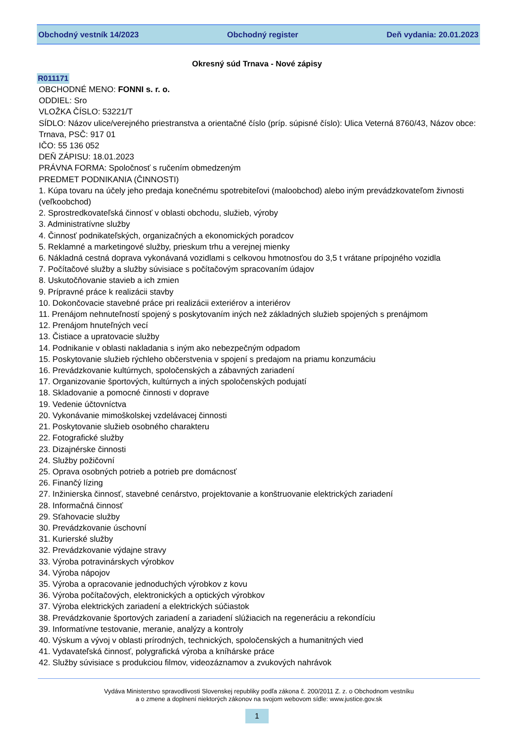Obchodný vestník 14/2023 Obchodný register Deň vydania: 20.01.2023
Okresný súd Trnava - Nové zápisy
R011171
OBCHODNÉ MENO: FONNI s. r. o.
ODDIEL: Sro
VLOŽKA ČÍSLO: 53221/T
SÍDLO: Názov ulice/verejného priestranstva a orientačné číslo (príp. súpisné číslo): Ulica Veterná 8760/43, Názov obce: Trnava, PSČ: 917 01
IČO: 55 136 052
DEŇ ZÁPISU: 18.01.2023
PRÁVNA FORMA: Spoločnosť s ručením obmedzeným
PREDMET PODNIKANIA (ČINNOSTI)
1. Kúpa tovaru na účely jeho predaja konečnému spotrebiteľovi (maloobchod) alebo iným prevádzkovateľom živnosti (veľkoobchod)
2. Sprostredkovateľská činnosť v oblasti obchodu, služieb, výroby
3. Administratívne služby
4. Činnosť podnikateľských, organizačných a ekonomických poradcov
5. Reklamné a marketingové služby, prieskum trhu a verejnej mienky
6. Nákladná cestná doprava vykonávaná vozidlami s celkovou hmotnosťou do 3,5 t vrátane prípojného vozidla
7. Počítačové služby a služby súvisiace s počítačovým spracovaním údajov
8. Uskutočňovanie stavieb a ich zmien
9. Prípravné práce k realizácii stavby
10. Dokončovacie stavebné práce pri realizácii exteriérov a interiérov
11. Prenájom nehnuteľností spojený s poskytovaním iných než základných služieb spojených s prenájmom
12. Prenájom hnuteľných vecí
13. Čistiace a upratovacie služby
14. Podnikanie v oblasti nakladania s iným ako nebezpečným odpadom
15. Poskytovanie služieb rýchleho občerstvenia v spojení s predajom na priamu konzumáciu
16. Prevádzkovanie kultúrnych, spoločenských a zábavných zariadení
17. Organizovanie športových, kultúrnych a iných spoločenských podujatí
18. Skladovanie a pomocné činnosti v doprave
19. Vedenie účtovníctva
20. Vykonávanie mimoškolskej vzdelávacej činnosti
21. Poskytovanie služieb osobného charakteru
22. Fotografické služby
23. Dizajnérske činnosti
24. Služby požičovní
25. Oprava osobných potrieb a potrieb pre domácnosť
26. Finančý lízing
27. Inžinierska činnosť, stavebné cenárstvo, projektovanie a konštruovanie elektrických zariadení
28. Informačná činnosť
29. Sťahovacie služby
30. Prevádzkovanie úschovní
31. Kurierské služby
32. Prevádzkovanie výdajne stravy
33. Výroba potravinárskych výrobkov
34. Výroba nápojov
35. Výroba a opracovanie jednoduchých výrobkov z kovu
36. Výroba počítačových, elektronických a optických výrobkov
37. Výroba elektrických zariadení a elektrických súčiastok
38. Prevádzkovanie športových zariadení a zariadení slúžiacich na regeneráciu a rekondíciu
39. Informatívne testovanie, meranie, analýzy a kontroly
40. Výskum a vývoj v oblasti prírodných, technických, spoločenských a humanitných vied
41. Vydavateľská činnosť, polygrafická výroba a kníhárske práce
42. Služby súvisiace s produkciou filmov, videozáznamov a zvukových nahrávok
Vydáva Ministerstvo spravodlivosti Slovenskej republiky podľa zákona č. 200/2011 Z. z. o Obchodnom vestníku
a o zmene a doplnení niektorých zákonov na svojom webovom sídle: www.justice.gov.sk
1